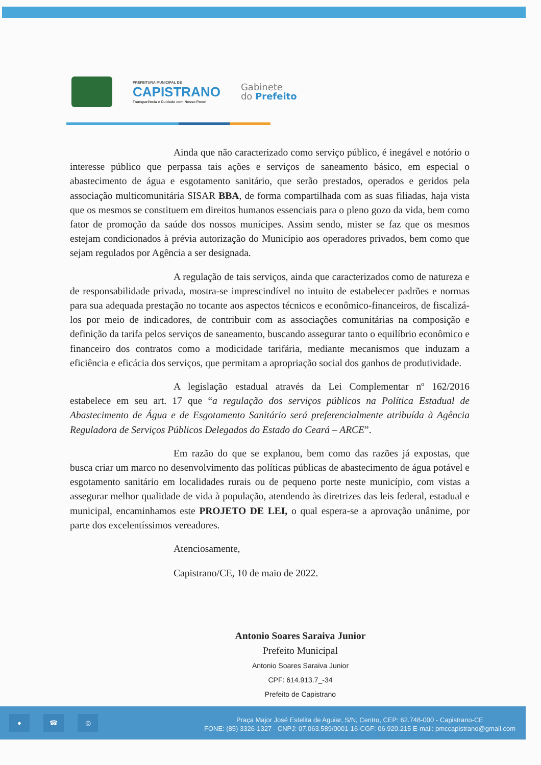PREFEITURA MUNICIPAL DE
CAPISTRANO
Transparência e Cuidado com Nosso Povo!
Gabinete
do Prefeito
Ainda que não caracterizado como serviço público, é inegável e notório o interesse público que perpassa tais ações e serviços de saneamento básico, em especial o abastecimento de água e esgotamento sanitário, que serão prestados, operados e geridos pela associação multicomunitária SISAR BBA, de forma compartilhada com as suas filiadas, haja vista que os mesmos se constituem em direitos humanos essenciais para o pleno gozo da vida, bem como fator de promoção da saúde dos nossos munícipes. Assim sendo, mister se faz que os mesmos estejam condicionados à prévia autorização do Município aos operadores privados, bem como que sejam regulados por Agência a ser designada.
A regulação de tais serviços, ainda que caracterizados como de natureza e de responsabilidade privada, mostra-se imprescindível no intuito de estabelecer padrões e normas para sua adequada prestação no tocante aos aspectos técnicos e econômico-financeiros, de fiscalizá-los por meio de indicadores, de contribuir com as associações comunitárias na composição e definição da tarifa pelos serviços de saneamento, buscando assegurar tanto o equilíbrio econômico e financeiro dos contratos como a modicidade tarifária, mediante mecanismos que induzam a eficiência e eficácia dos serviços, que permitam a apropriação social dos ganhos de produtividade.
A legislação estadual através da Lei Complementar nº 162/2016 estabelece em seu art. 17 que “a regulação dos serviços públicos na Política Estadual de Abastecimento de Água e de Esgotamento Sanitário será preferencialmente atribuída à Agência Reguladora de Serviços Públicos Delegados do Estado do Ceará – ARCE”.
Em razão do que se explanou, bem como das razões já expostas, que busca criar um marco no desenvolvimento das políticas públicas de abastecimento de água potável e esgotamento sanitário em localidades rurais ou de pequeno porte neste município, com vistas a assegurar melhor qualidade de vida à população, atendendo às diretrizes das leis federal, estadual e municipal, encaminhamos este PROJETO DE LEI, o qual espera-se a aprovação unânime, por parte dos excelentíssimos vereadores.
Atenciosamente,
Capistrano/CE, 10 de maio de 2022.
Antonio Soares Saraiva Junior
Prefeito Municipal
Antonio Soares Saraiva Junior
CPF: 614.913.7_-34
Prefeito de Capistrano
● ☎ ◎
Praça Major José Estelita de Aguiar, S/N, Centro, CEP: 62.748-000 - Capistrano-CE
FONE: (85) 3326-1327 - CNPJ: 07.063.589/0001-16-CGF: 06.920.215 E-mail: pmccapistrano@gmail.com